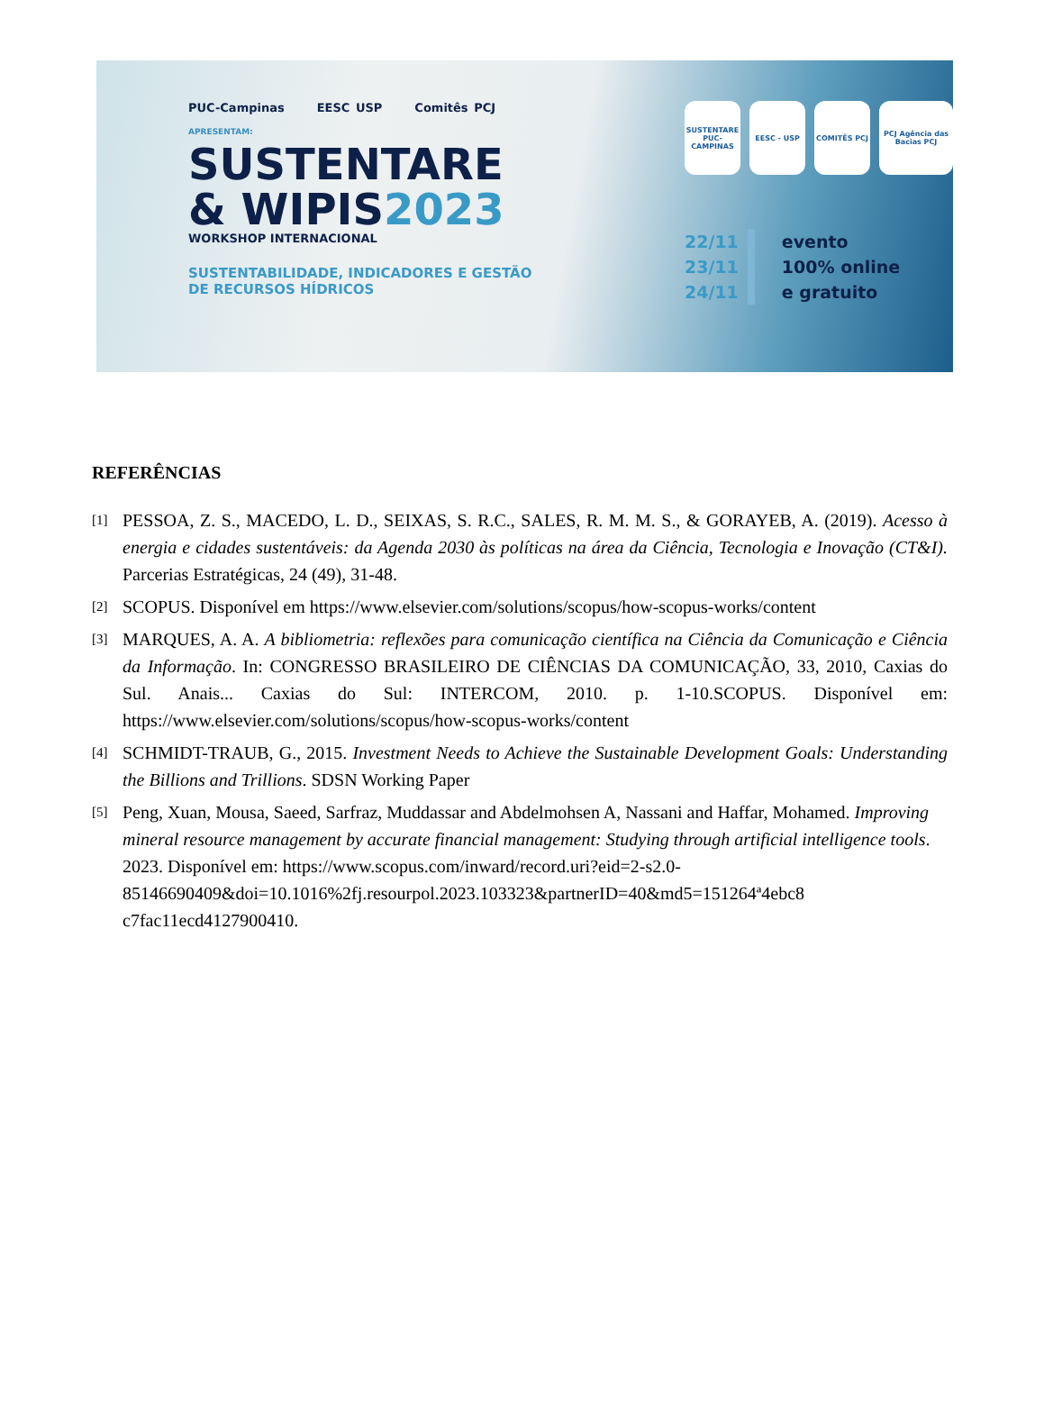PUC-Campinas EESC USP Comitês PCJ
APRESENTAM:
SUSTENTARE
& WIPIS2023
WORKSHOP INTERNACIONAL
SUSTENTABILIDADE, INDICADORES E GESTÃO
DE RECURSOS HÍDRICOS
SUSTENTARE PUC-CAMPINAS
EESC - USP COMITÊS PCJ PCJ Agência das Bacias PCJ
22/11
23/11
24/11
evento
100% online
e gratuito
REFERÊNCIAS
[1] PESSOA, Z. S., MACEDO, L. D., SEIXAS, S. R.C., SALES, R. M. M. S., & GORAYEB, A. (2019). Acesso à energia e cidades sustentáveis: da Agenda 2030 às políticas na área da Ciência, Tecnologia e Inovação (CT&I). Parcerias Estratégicas, 24 (49), 31-48.
[2] SCOPUS. Disponível em https://www.elsevier.com/solutions/scopus/how-scopus-works/content
[3] MARQUES, A. A. A bibliometria: reflexões para comunicação científica na Ciência da Comunicação e Ciência da Informação. In: CONGRESSO BRASILEIRO DE CIÊNCIAS DA COMUNICAÇÃO, 33, 2010, Caxias do Sul. Anais... Caxias do Sul: INTERCOM, 2010. p. 1-10.SCOPUS. Disponível em: https://www.elsevier.com/solutions/scopus/how-scopus-works/content
[4] SCHMIDT-TRAUB, G., 2015. Investment Needs to Achieve the Sustainable Development Goals: Understanding the Billions and Trillions. SDSN Working Paper
[5] Peng, Xuan, Mousa, Saeed, Sarfraz, Muddassar and Abdelmohsen A, Nassani and Haffar, Mohamed. Improving mineral resource management by accurate financial management: Studying through artificial intelligence tools. 2023. Disponível em: https://www.scopus.com/inward/record.uri?eid=2-s2.0-85146690409&doi=10.1016%2fj.resourpol.2023.103323&partnerID=40&md5=151264ª4ebc8 c7fac11ecd4127900410.